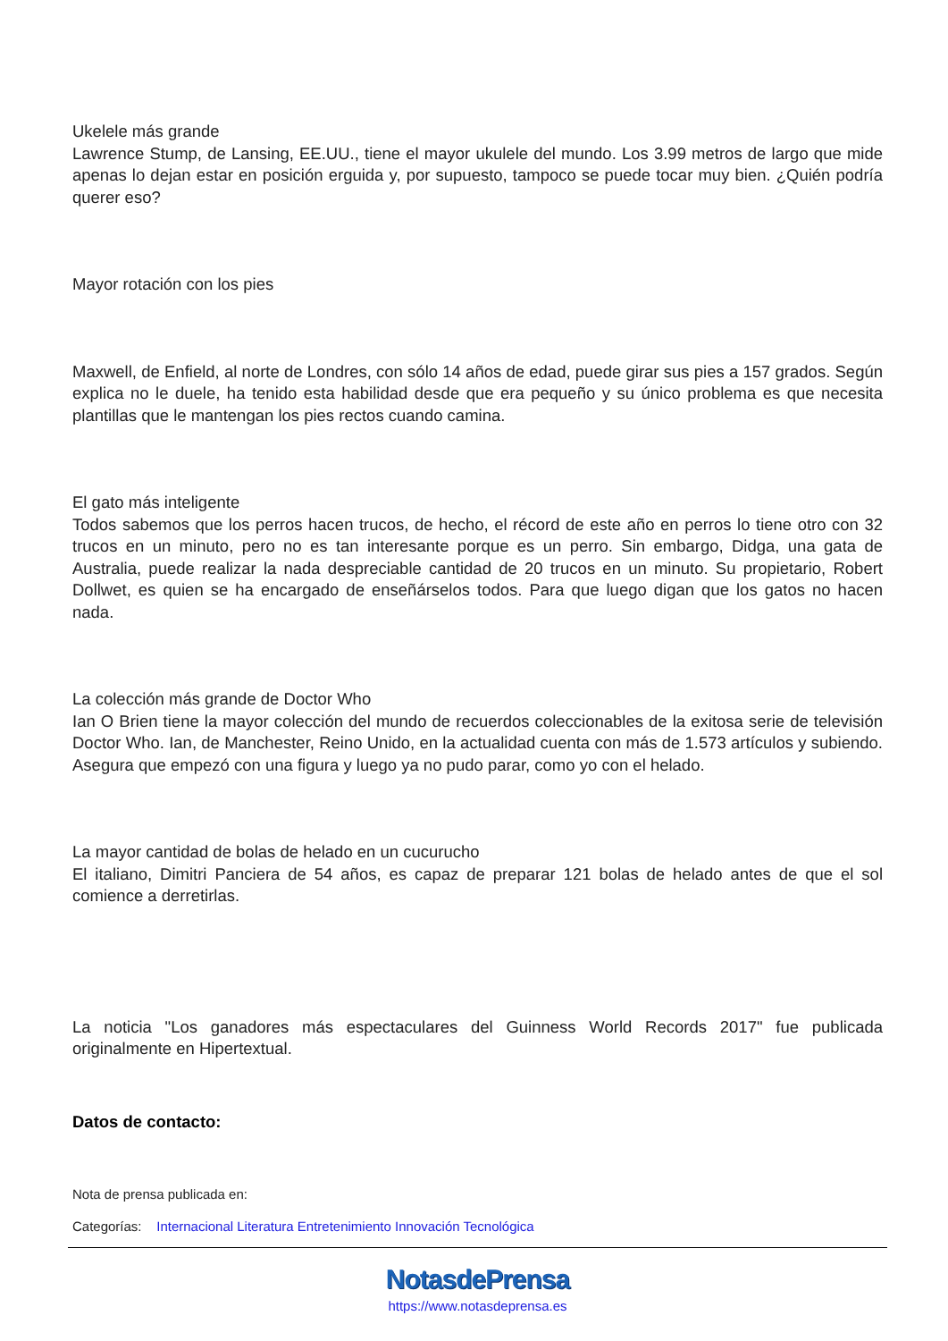Ukelele más grande
Lawrence Stump, de Lansing, EE.UU., tiene el mayor ukulele del mundo. Los 3.99 metros de largo que mide apenas lo dejan estar en posición erguida y, por supuesto, tampoco se puede tocar muy bien. ¿Quién podría querer eso?
Mayor rotación con los pies
Maxwell, de Enfield, al norte de Londres, con sólo 14 años de edad, puede girar sus pies a 157 grados. Según explica no le duele, ha tenido esta habilidad desde que era pequeño y su único problema es que necesita plantillas que le mantengan los pies rectos cuando camina.
El gato más inteligente
Todos sabemos que los perros hacen trucos, de hecho, el récord de este año en perros lo tiene otro con 32 trucos en un minuto, pero no es tan interesante porque es un perro. Sin embargo, Didga, una gata de Australia, puede realizar la nada despreciable cantidad de 20 trucos en un minuto. Su propietario, Robert Dollwet, es quien se ha encargado de enseñárselos todos. Para que luego digan que los gatos no hacen nada.
La colección más grande de Doctor Who
Ian O Brien tiene la mayor colección del mundo de recuerdos coleccionables de la exitosa serie de televisión Doctor Who. Ian, de Manchester, Reino Unido, en la actualidad cuenta con más de 1.573 artículos y subiendo. Asegura que empezó con una figura y luego ya no pudo parar, como yo con el helado.
La mayor cantidad de bolas de helado en un cucurucho
El italiano, Dimitri Panciera de 54 años, es capaz de preparar 121 bolas de helado antes de que el sol comience a derretirlas.
La noticia "Los ganadores más espectaculares del Guinness World Records 2017" fue publicada originalmente en Hipertextual.
Datos de contacto:
Nota de prensa publicada en:
Categorías: Internacional Literatura Entretenimiento Innovación Tecnológica
NotasdePrensa
https://www.notasdeprensa.es